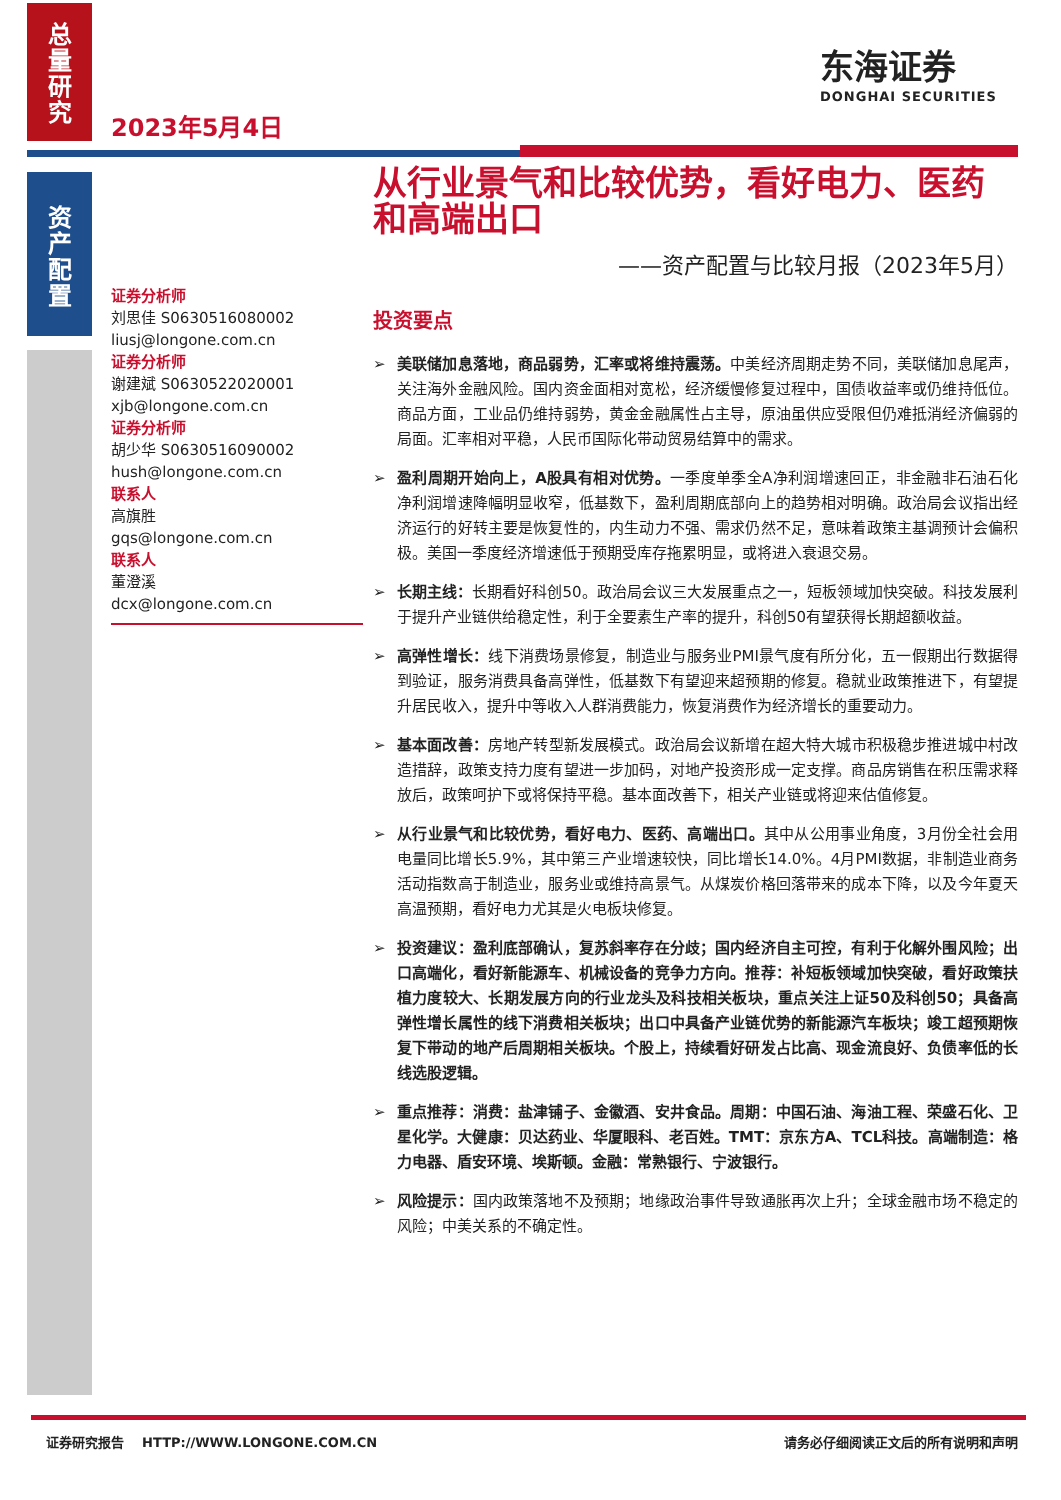总
量
研
究
资
产
配
置
2023年5月4日
东海证券
DONGHAI SECURITIES
证券分析师
刘思佳 S0630516080002
liusj@longone.com.cn
证券分析师
谢建斌 S0630522020001
xjb@longone.com.cn
证券分析师
胡少华 S0630516090002
hush@longone.com.cn
联系人
高旗胜
gqs@longone.com.cn
联系人
董澄溪
dcx@longone.com.cn
从行业景气和比较优势，看好电力、医药和高端出口
——资产配置与比较月报（2023年5月）
投资要点
➢ 美联储加息落地，商品弱势，汇率或将维持震荡。中美经济周期走势不同，美联储加息尾声，关注海外金融风险。国内资金面相对宽松，经济缓慢修复过程中，国债收益率或仍维持低位。商品方面，工业品仍维持弱势，黄金金融属性占主导，原油虽供应受限但仍难抵消经济偏弱的局面。汇率相对平稳，人民币国际化带动贸易结算中的需求。
➢ 盈利周期开始向上，A股具有相对优势。一季度单季全A净利润增速回正，非金融非石油石化净利润增速降幅明显收窄，低基数下，盈利周期底部向上的趋势相对明确。政治局会议指出经济运行的好转主要是恢复性的，内生动力不强、需求仍然不足，意味着政策主基调预计会偏积极。美国一季度经济增速低于预期受库存拖累明显，或将进入衰退交易。
➢ 长期主线：长期看好科创50。政治局会议三大发展重点之一，短板领域加快突破。科技发展利于提升产业链供给稳定性，利于全要素生产率的提升，科创50有望获得长期超额收益。
➢ 高弹性增长：线下消费场景修复，制造业与服务业PMI景气度有所分化，五一假期出行数据得到验证，服务消费具备高弹性，低基数下有望迎来超预期的修复。稳就业政策推进下，有望提升居民收入，提升中等收入人群消费能力，恢复消费作为经济增长的重要动力。
➢ 基本面改善：房地产转型新发展模式。政治局会议新增在超大特大城市积极稳步推进城中村改造措辞，政策支持力度有望进一步加码，对地产投资形成一定支撑。商品房销售在积压需求释放后，政策呵护下或将保持平稳。基本面改善下，相关产业链或将迎来估值修复。
➢ 从行业景气和比较优势，看好电力、医药、高端出口。其中从公用事业角度，3月份全社会用电量同比增长5.9%，其中第三产业增速较快，同比增长14.0%。4月PMI数据，非制造业商务活动指数高于制造业，服务业或维持高景气。从煤炭价格回落带来的成本下降，以及今年夏天高温预期，看好电力尤其是火电板块修复。
➢ 投资建议：盈利底部确认，复苏斜率存在分歧；国内经济自主可控，有利于化解外围风险；出口高端化，看好新能源车、机械设备的竞争力方向。推荐：补短板领域加快突破，看好政策扶植力度较大、长期发展方向的行业龙头及科技相关板块，重点关注上证50及科创50；具备高弹性增长属性的线下消费相关板块；出口中具备产业链优势的新能源汽车板块；竣工超预期恢复下带动的地产后周期相关板块。个股上，持续看好研发占比高、现金流良好、负债率低的长线选股逻辑。
➢ 重点推荐：消费：盐津铺子、金徽酒、安井食品。周期：中国石油、海油工程、荣盛石化、卫星化学。大健康：贝达药业、华厦眼科、老百姓。TMT：京东方A、TCL科技。高端制造：格力电器、盾安环境、埃斯顿。金融：常熟银行、宁波银行。
➢ 风险提示：国内政策落地不及预期；地缘政治事件导致通胀再次上升；全球金融市场不稳定的风险；中美关系的不确定性。
证券研究报告 HTTP://WWW.LONGONE.COM.CN 请务必仔细阅读正文后的所有说明和声明